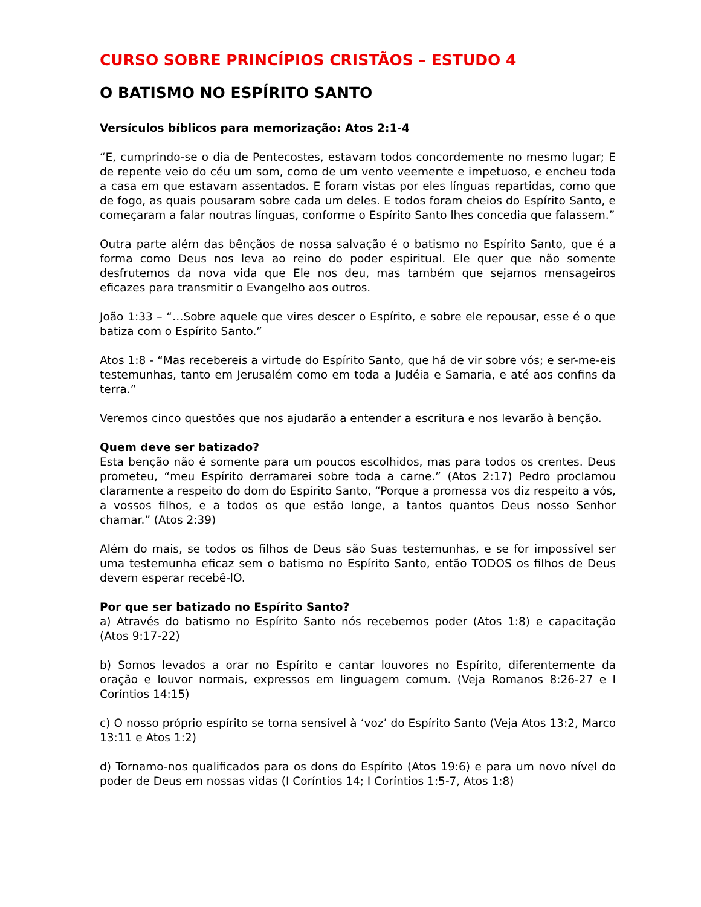CURSO SOBRE PRINCÍPIOS CRISTÃOS – ESTUDO 4
O BATISMO NO ESPÍRITO SANTO
Versículos bíblicos para memorização: Atos 2:1-4
“E, cumprindo-se o dia de Pentecostes, estavam todos concordemente no mesmo lugar; E de repente veio do céu um som, como de um vento veemente e impetuoso, e encheu toda a casa em que estavam assentados. E foram vistas por eles línguas repartidas, como que de fogo, as quais pousaram sobre cada um deles. E todos foram cheios do Espírito Santo, e começaram a falar noutras línguas, conforme o Espírito Santo lhes concedia que falassem.”
Outra parte além das bênçãos de nossa salvação é o batismo no Espírito Santo, que é a forma como Deus nos leva ao reino do poder espiritual. Ele quer que não somente desfrutemos da nova vida que Ele nos deu, mas também que sejamos mensageiros eficazes para transmitir o Evangelho aos outros.
João 1:33 – “…Sobre aquele que vires descer o Espírito, e sobre ele repousar, esse é o que batiza com o Espírito Santo.”
Atos 1:8 - “Mas recebereis a virtude do Espírito Santo, que há de vir sobre vós; e ser-me-eis testemunhas, tanto em Jerusalém como em toda a Judéia e Samaria, e até aos confins da terra.”
Veremos cinco questões que nos ajudarão a entender a escritura e nos levarão à benção.
Quem deve ser batizado?
Esta benção não é somente para um poucos escolhidos, mas para todos os crentes. Deus prometeu, “meu Espírito derramarei sobre toda a carne.” (Atos 2:17) Pedro proclamou claramente a respeito do dom do Espírito Santo, “Porque a promessa vos diz respeito a vós, a vossos filhos, e a todos os que estão longe, a tantos quantos Deus nosso Senhor chamar.” (Atos 2:39)
Além do mais, se todos os filhos de Deus são Suas testemunhas, e se for impossível ser uma testemunha eficaz sem o batismo no Espírito Santo, então TODOS os filhos de Deus devem esperar recebê-lO.
Por que ser batizado no Espírito Santo?
a) Através do batismo no Espírito Santo nós recebemos poder (Atos 1:8) e capacitação (Atos 9:17-22)
b) Somos levados a orar no Espírito e cantar louvores no Espírito, diferentemente da oração e louvor normais, expressos em linguagem comum. (Veja Romanos 8:26-27 e I Coríntios 14:15)
c) O nosso próprio espírito se torna sensível à ‘voz’ do Espírito Santo (Veja Atos 13:2, Marco 13:11 e Atos 1:2)
d) Tornamo-nos qualificados para os dons do Espírito (Atos 19:6) e para um novo nível do poder de Deus em nossas vidas (I Coríntios 14; I Coríntios 1:5-7, Atos 1:8)